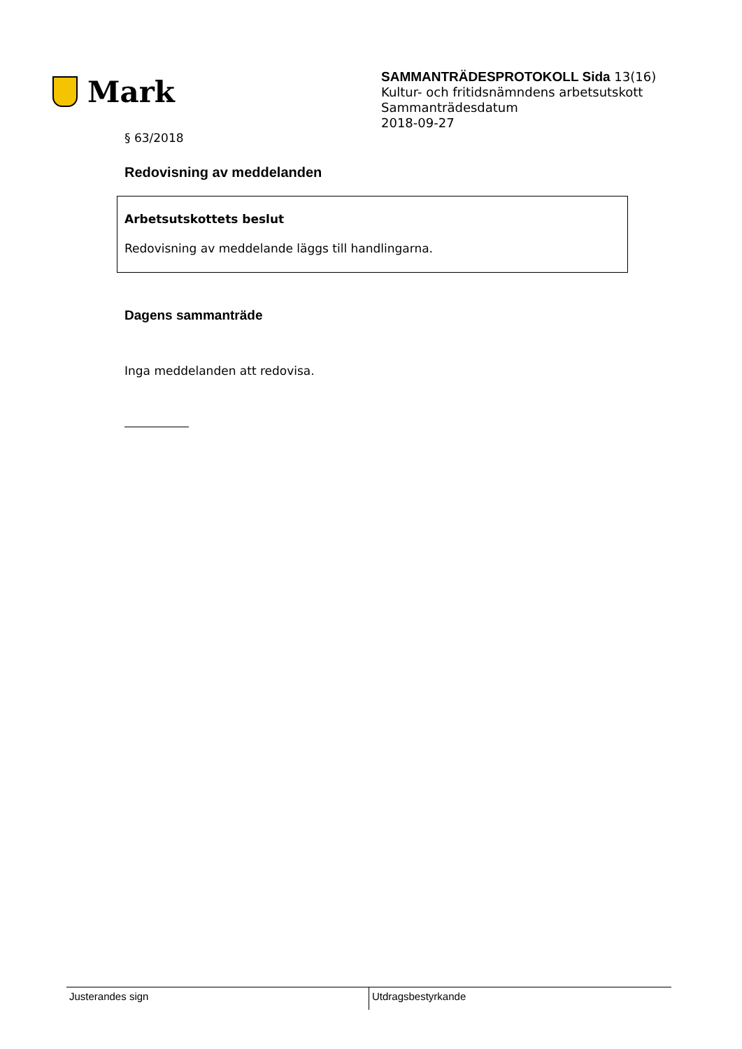Mark
SAMMANTRÄDESPROTOKOLL Sida 13(16)
Kultur- och fritidsnämndens arbetsutskott
Sammanträdesdatum
2018-09-27
§ 63/2018
Redovisning av meddelanden
Arbetsutskottets beslut
Redovisning av meddelande läggs till handlingarna.
Dagens sammanträde
Inga meddelanden att redovisa.
Justerandes sign Utdragsbestyrkande